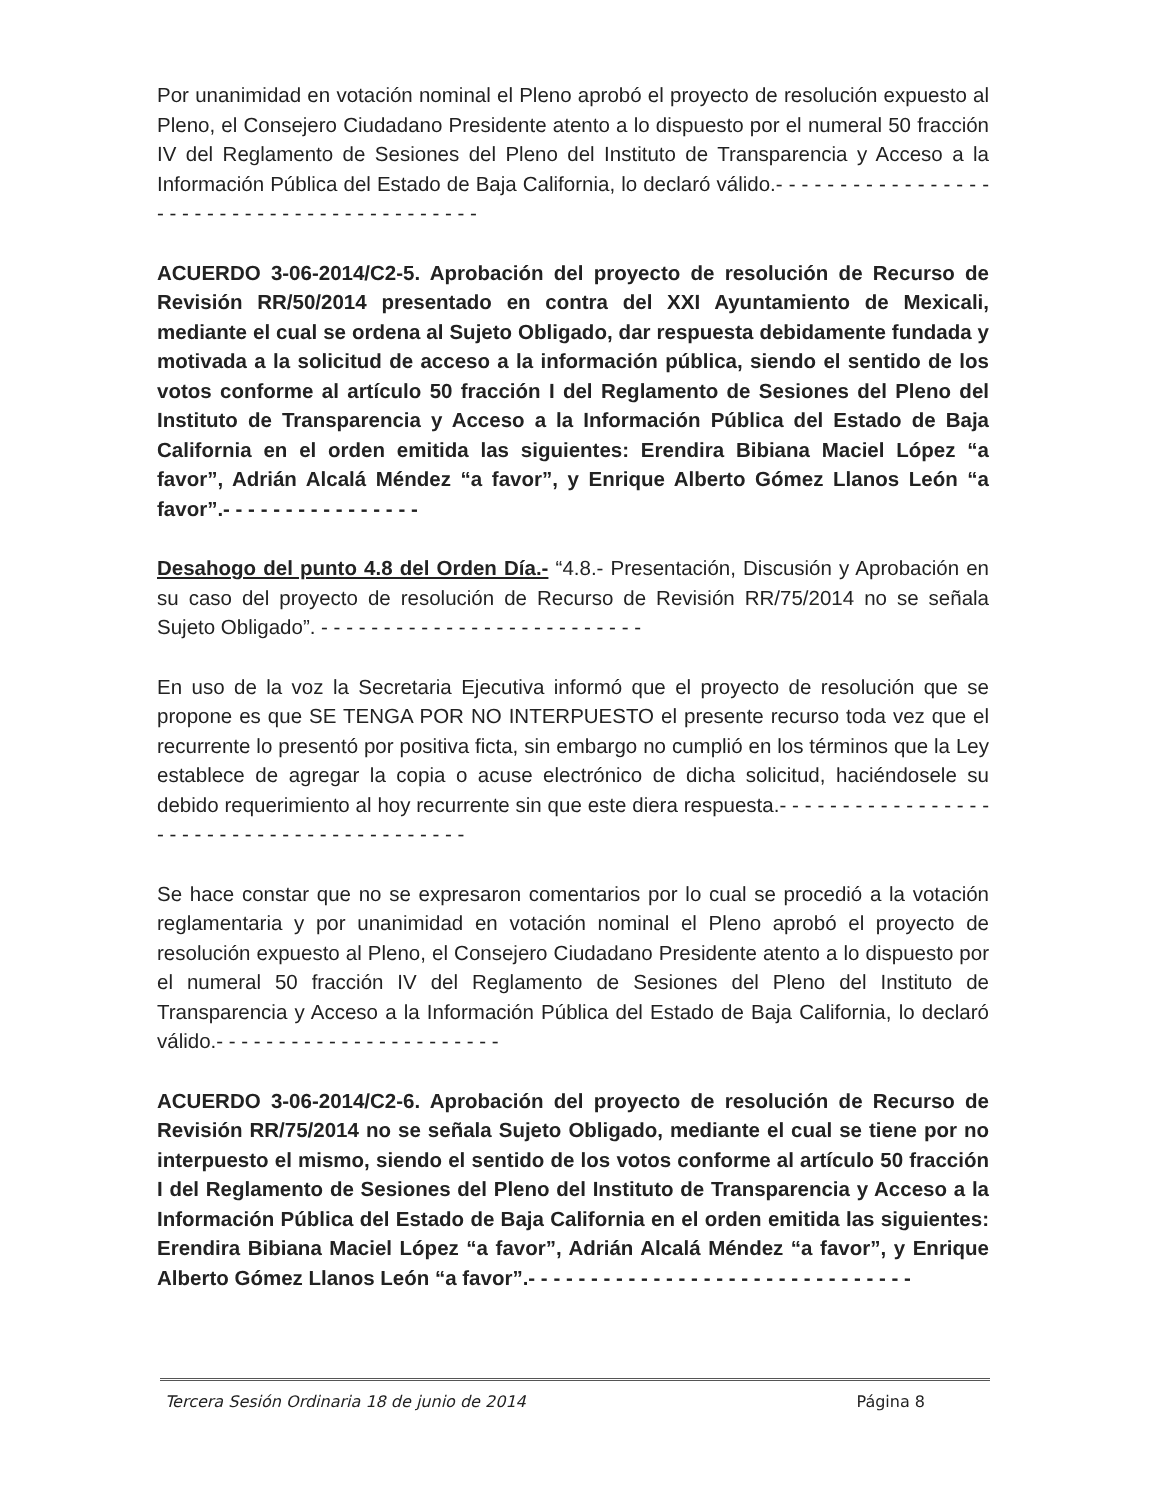Por unanimidad en votación nominal el Pleno aprobó el proyecto de resolución expuesto al Pleno, el Consejero Ciudadano Presidente atento a lo dispuesto por el numeral 50 fracción IV del Reglamento de Sesiones del Pleno del Instituto de Transparencia y Acceso a la Información Pública del Estado de Baja California, lo declaró válido.- - - - - - - - - - - - - - - - - - - - - - - - - - - - - - - - - - - - - - - - - - -
ACUERDO 3-06-2014/C2-5. Aprobación del proyecto de resolución de Recurso de Revisión RR/50/2014 presentado en contra del XXI Ayuntamiento de Mexicali, mediante el cual se ordena al Sujeto Obligado, dar respuesta debidamente fundada y motivada a la solicitud de acceso a la información pública, siendo el sentido de los votos conforme al artículo 50 fracción I del Reglamento de Sesiones del Pleno del Instituto de Transparencia y Acceso a la Información Pública del Estado de Baja California en el orden emitida las siguientes: Erendira Bibiana Maciel López “a favor”, Adrián Alcalá Méndez “a favor”, y Enrique Alberto Gómez Llanos León “a favor”.- - - - - - - - - - - - - - - -
Desahogo del punto 4.8 del Orden Día.- “4.8.- Presentación, Discusión y Aprobación en su caso del proyecto de resolución de Recurso de Revisión RR/75/2014 no se señala Sujeto Obligado”. - - - - - - - - - - - - - - - - - - - - - - - - - -
En uso de la voz la Secretaria Ejecutiva informó que el proyecto de resolución que se propone es que SE TENGA POR NO INTERPUESTO el presente recurso toda vez que el recurrente lo presentó por positiva ficta, sin embargo no cumplió en los términos que la Ley establece de agregar la copia o acuse electrónico de dicha solicitud, haciéndosele su debido requerimiento al hoy recurrente sin que este diera respuesta.- - - - - - - - - - - - - - - - - - - - - - - - - - - - - - - - - - - - - - - - - -
Se hace constar que no se expresaron comentarios por lo cual se procedió a la votación reglamentaria y por unanimidad en votación nominal el Pleno aprobó el proyecto de resolución expuesto al Pleno, el Consejero Ciudadano Presidente atento a lo dispuesto por el numeral 50 fracción IV del Reglamento de Sesiones del Pleno del Instituto de Transparencia y Acceso a la Información Pública del Estado de Baja California, lo declaró válido.- - - - - - - - - - - - - - - - - - - - - - -
ACUERDO 3-06-2014/C2-6. Aprobación del proyecto de resolución de Recurso de Revisión RR/75/2014 no se señala Sujeto Obligado, mediante el cual se tiene por no interpuesto el mismo, siendo el sentido de los votos conforme al artículo 50 fracción I del Reglamento de Sesiones del Pleno del Instituto de Transparencia y Acceso a la Información Pública del Estado de Baja California en el orden emitida las siguientes: Erendira Bibiana Maciel López “a favor”, Adrián Alcalá Méndez “a favor”, y Enrique Alberto Gómez Llanos León “a favor”.- - - - - - - - - - - - - - - - - - - - - - - - - - - - - - -
Tercera Sesión Ordinaria 18 de junio de 2014 Página 8